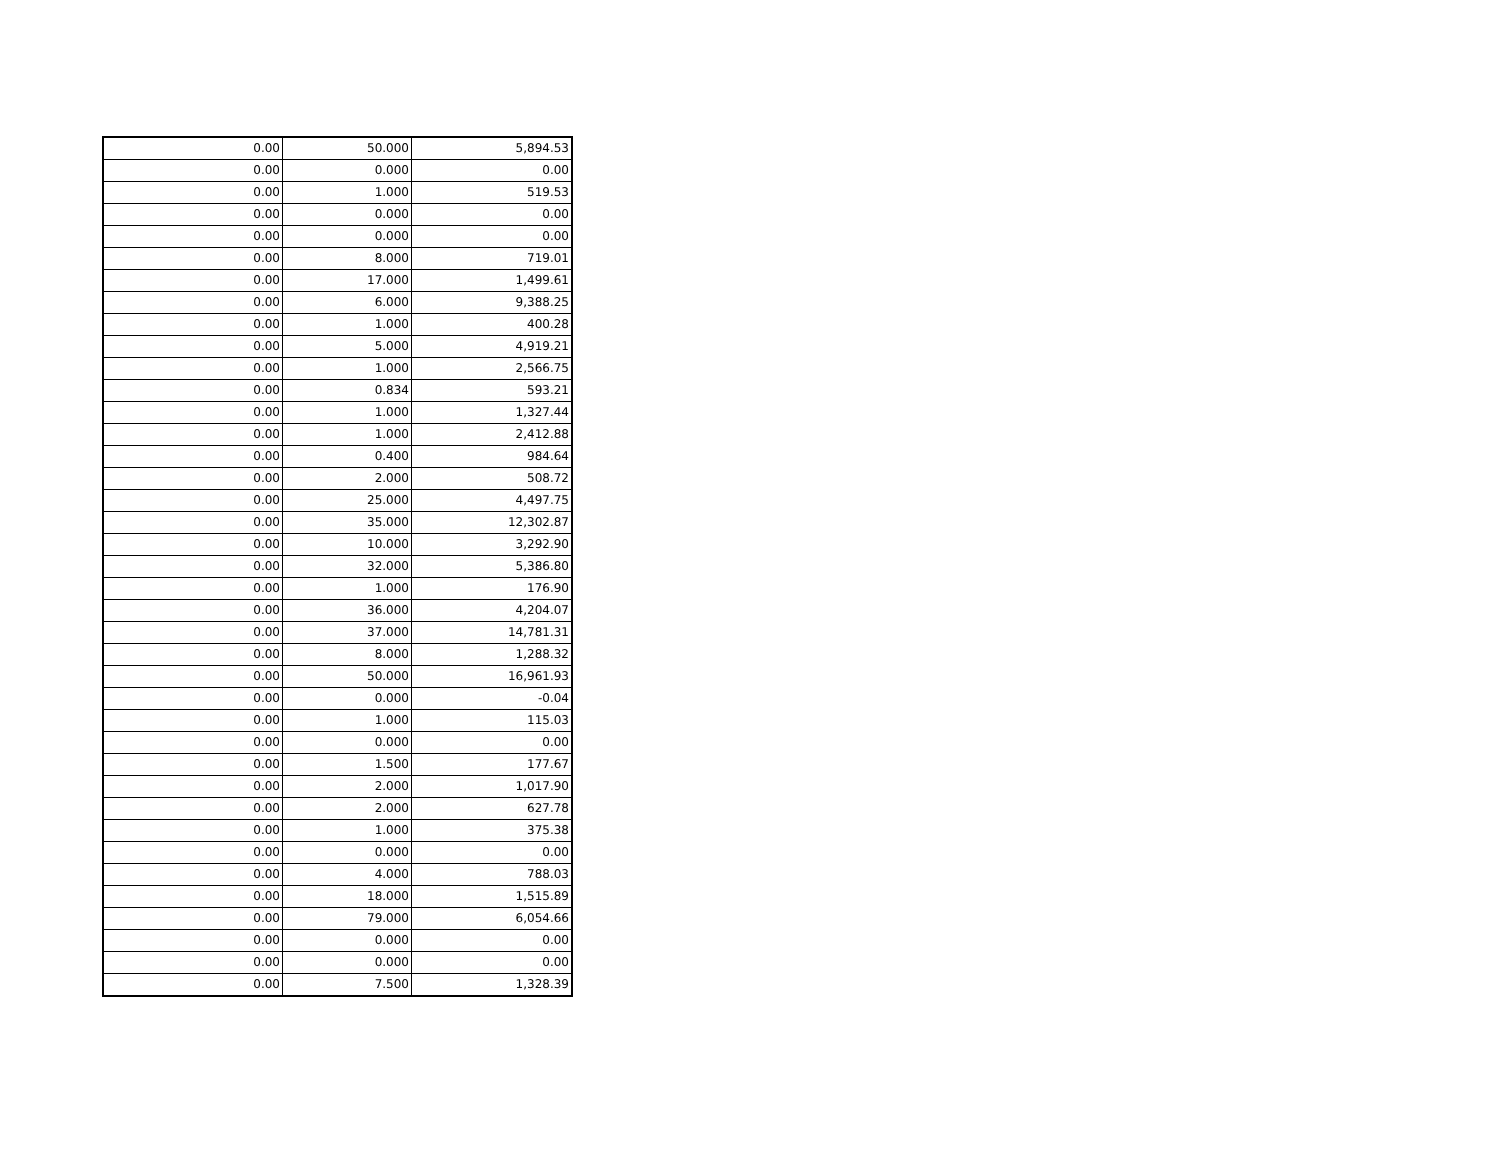| 0.00 | 50.000 | 5,894.53 |
| 0.00 | 0.000 | 0.00 |
| 0.00 | 1.000 | 519.53 |
| 0.00 | 0.000 | 0.00 |
| 0.00 | 0.000 | 0.00 |
| 0.00 | 8.000 | 719.01 |
| 0.00 | 17.000 | 1,499.61 |
| 0.00 | 6.000 | 9,388.25 |
| 0.00 | 1.000 | 400.28 |
| 0.00 | 5.000 | 4,919.21 |
| 0.00 | 1.000 | 2,566.75 |
| 0.00 | 0.834 | 593.21 |
| 0.00 | 1.000 | 1,327.44 |
| 0.00 | 1.000 | 2,412.88 |
| 0.00 | 0.400 | 984.64 |
| 0.00 | 2.000 | 508.72 |
| 0.00 | 25.000 | 4,497.75 |
| 0.00 | 35.000 | 12,302.87 |
| 0.00 | 10.000 | 3,292.90 |
| 0.00 | 32.000 | 5,386.80 |
| 0.00 | 1.000 | 176.90 |
| 0.00 | 36.000 | 4,204.07 |
| 0.00 | 37.000 | 14,781.31 |
| 0.00 | 8.000 | 1,288.32 |
| 0.00 | 50.000 | 16,961.93 |
| 0.00 | 0.000 | -0.04 |
| 0.00 | 1.000 | 115.03 |
| 0.00 | 0.000 | 0.00 |
| 0.00 | 1.500 | 177.67 |
| 0.00 | 2.000 | 1,017.90 |
| 0.00 | 2.000 | 627.78 |
| 0.00 | 1.000 | 375.38 |
| 0.00 | 0.000 | 0.00 |
| 0.00 | 4.000 | 788.03 |
| 0.00 | 18.000 | 1,515.89 |
| 0.00 | 79.000 | 6,054.66 |
| 0.00 | 0.000 | 0.00 |
| 0.00 | 0.000 | 0.00 |
| 0.00 | 7.500 | 1,328.39 |